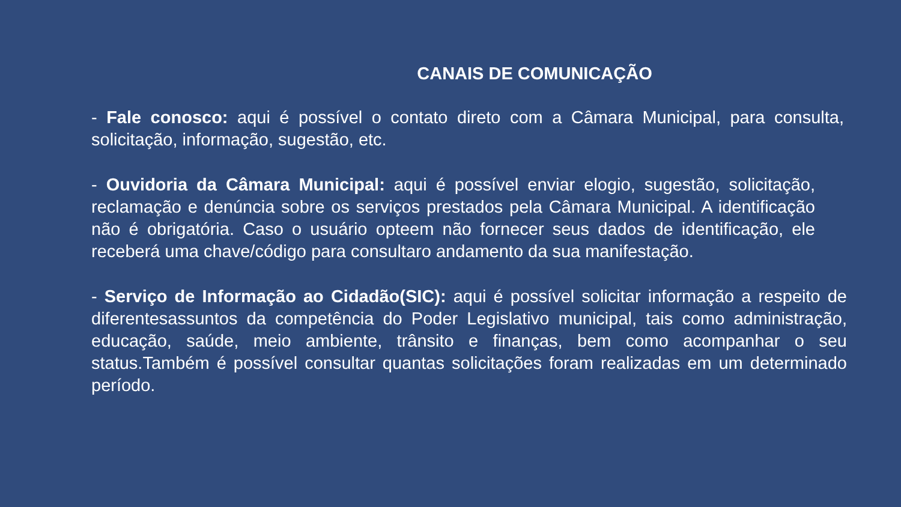CANAIS DE COMUNICAÇÃO
- Fale conosco: aqui é possível o contato direto com a Câmara Municipal, para consulta, solicitação, informação, sugestão, etc.
- Ouvidoria da Câmara Municipal: aqui é possível enviar elogio, sugestão, solicitação, reclamação e denúncia sobre os serviços prestados pela Câmara Municipal. A identificação não é obrigatória. Caso o usuário opteem não fornecer seus dados de identificação, ele receberá uma chave/código para consultaro andamento da sua manifestação.
- Serviço de Informação ao Cidadão(SIC): aqui é possível solicitar informação a respeito de diferentesassuntos da competência do Poder Legislativo municipal, tais como administração, educação, saúde, meio ambiente, trânsito e finanças, bem como acompanhar o seu status.Também é possível consultar quantas solicitações foram realizadas em um determinado período.